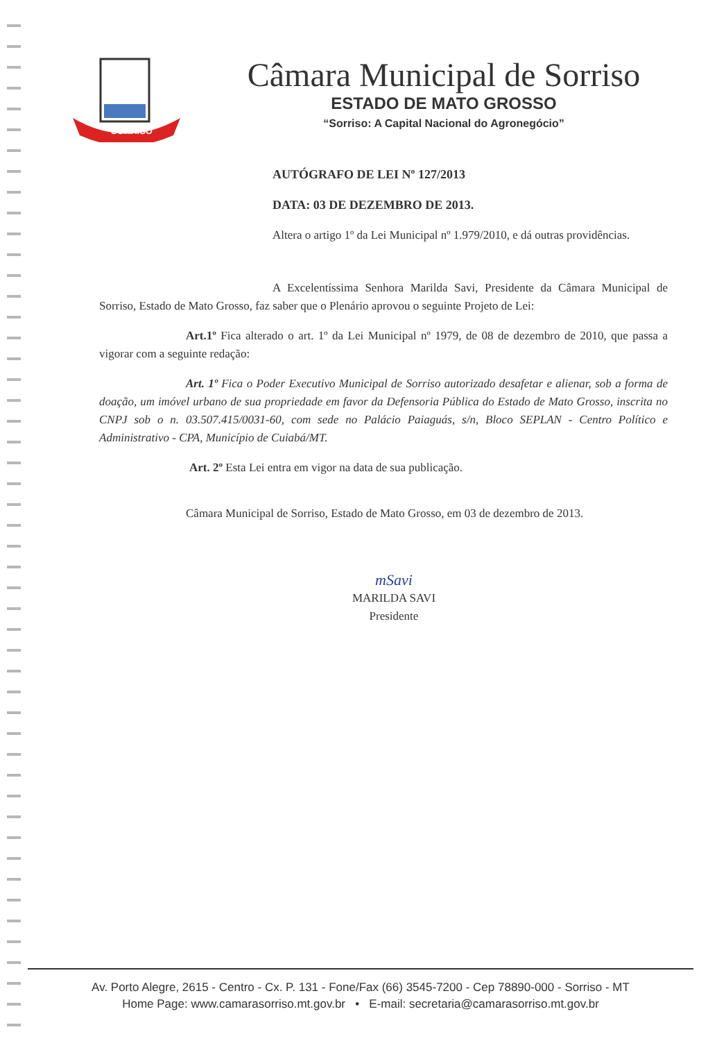SORRISO
Câmara Municipal de Sorriso
ESTADO DE MATO GROSSO
“Sorriso: A Capital Nacional do Agronegócio”
AUTÓGRAFO DE LEI Nº 127/2013
DATA: 03 DE DEZEMBRO DE 2013.
Altera o artigo 1º da Lei Municipal nº 1.979/2010, e dá outras providências.
A Excelentíssima Senhora Marilda Savi, Presidente da Câmara Municipal de Sorriso, Estado de Mato Grosso, faz saber que o Plenário aprovou o seguinte Projeto de Lei:
Art.1º Fica alterado o art. 1º da Lei Municipal nº 1979, de 08 de dezembro de 2010, que passa a vigorar com a seguinte redação:
Art. 1º Fica o Poder Executivo Municipal de Sorriso autorizado desafetar e alienar, sob a forma de doação, um imóvel urbano de sua propriedade em favor da Defensoria Pública do Estado de Mato Grosso, inscrita no CNPJ sob o n. 03.507.415/0031-60, com sede no Palácio Paiaguás, s/n, Bloco SEPLAN - Centro Político e Administrativo - CPA, Município de Cuiabá/MT.
Art. 2º Esta Lei entra em vigor na data de sua publicação.
Câmara Municipal de Sorriso, Estado de Mato Grosso, em 03 de dezembro de 2013.
mSavi
MARILDA SAVI
Presidente
Av. Porto Alegre, 2615 - Centro - Cx. P. 131 - Fone/Fax (66) 3545-7200 - Cep 78890-000 - Sorriso - MT
Home Page: www.camarasorriso.mt.gov.br • E-mail: secretaria@camarasorriso.mt.gov.br